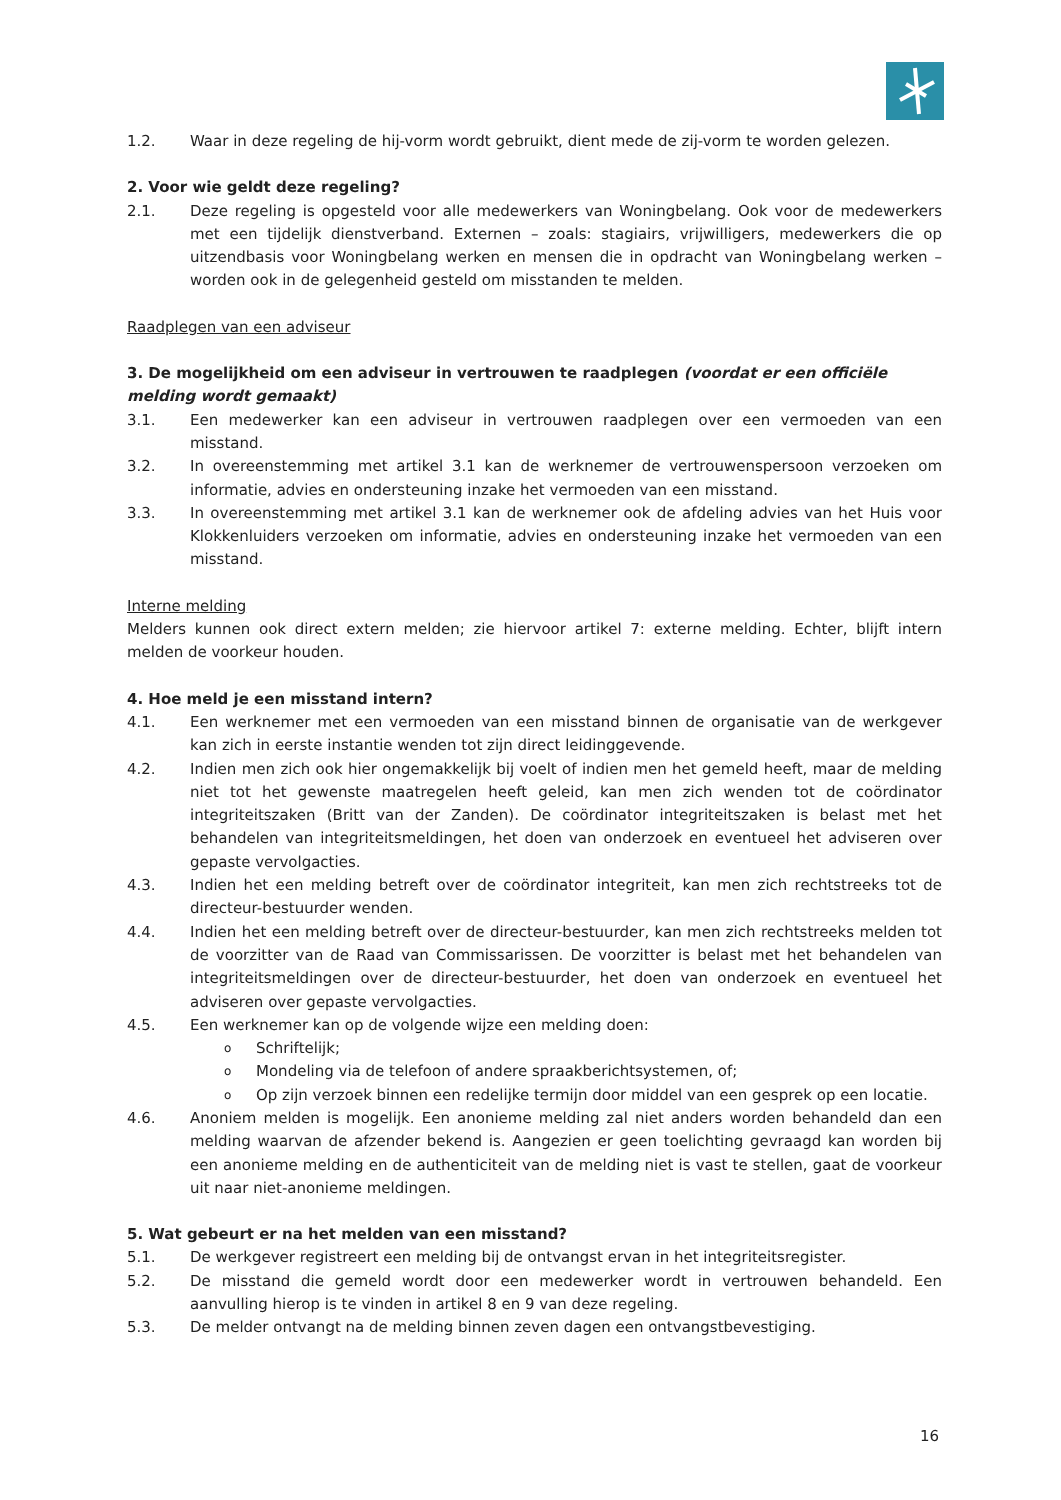1.2. Waar in deze regeling de hij-vorm wordt gebruikt, dient mede de zij-vorm te worden gelezen.
2. Voor wie geldt deze regeling?
2.1. Deze regeling is opgesteld voor alle medewerkers van Woningbelang. Ook voor de medewerkers met een tijdelijk dienstverband. Externen – zoals: stagiairs, vrijwilligers, medewerkers die op uitzendbasis voor Woningbelang werken en mensen die in opdracht van Woningbelang werken – worden ook in de gelegenheid gesteld om misstanden te melden.
Raadplegen van een adviseur
3. De mogelijkheid om een adviseur in vertrouwen te raadplegen (voordat er een officiële melding wordt gemaakt)
3.1. Een medewerker kan een adviseur in vertrouwen raadplegen over een vermoeden van een misstand.
3.2. In overeenstemming met artikel 3.1 kan de werknemer de vertrouwenspersoon verzoeken om informatie, advies en ondersteuning inzake het vermoeden van een misstand.
3.3. In overeenstemming met artikel 3.1 kan de werknemer ook de afdeling advies van het Huis voor Klokkenluiders verzoeken om informatie, advies en ondersteuning inzake het vermoeden van een misstand.
Interne melding
Melders kunnen ook direct extern melden; zie hiervoor artikel 7: externe melding. Echter, blijft intern melden de voorkeur houden.
4. Hoe meld je een misstand intern?
4.1. Een werknemer met een vermoeden van een misstand binnen de organisatie van de werkgever kan zich in eerste instantie wenden tot zijn direct leidinggevende.
4.2. Indien men zich ook hier ongemakkelijk bij voelt of indien men het gemeld heeft, maar de melding niet tot het gewenste maatregelen heeft geleid, kan men zich wenden tot de coördinator integriteitszaken (Britt van der Zanden). De coördinator integriteitszaken is belast met het behandelen van integriteitsmeldingen, het doen van onderzoek en eventueel het adviseren over gepaste vervolgacties.
4.3. Indien het een melding betreft over de coördinator integriteit, kan men zich rechtstreeks tot de directeur-bestuurder wenden.
4.4. Indien het een melding betreft over de directeur-bestuurder, kan men zich rechtstreeks melden tot de voorzitter van de Raad van Commissarissen. De voorzitter is belast met het behandelen van integriteitsmeldingen over de directeur-bestuurder, het doen van onderzoek en eventueel het adviseren over gepaste vervolgacties.
4.5. Een werknemer kan op de volgende wijze een melding doen:
o Schriftelijk;
o Mondeling via de telefoon of andere spraakberichtsystemen, of;
o Op zijn verzoek binnen een redelijke termijn door middel van een gesprek op een locatie.
4.6. Anoniem melden is mogelijk. Een anonieme melding zal niet anders worden behandeld dan een melding waarvan de afzender bekend is. Aangezien er geen toelichting gevraagd kan worden bij een anonieme melding en de authenticiteit van de melding niet is vast te stellen, gaat de voorkeur uit naar niet-anonieme meldingen.
5. Wat gebeurt er na het melden van een misstand?
5.1. De werkgever registreert een melding bij de ontvangst ervan in het integriteitsregister.
5.2. De misstand die gemeld wordt door een medewerker wordt in vertrouwen behandeld. Een aanvulling hierop is te vinden in artikel 8 en 9 van deze regeling.
5.3. De melder ontvangt na de melding binnen zeven dagen een ontvangstbevestiging.
16